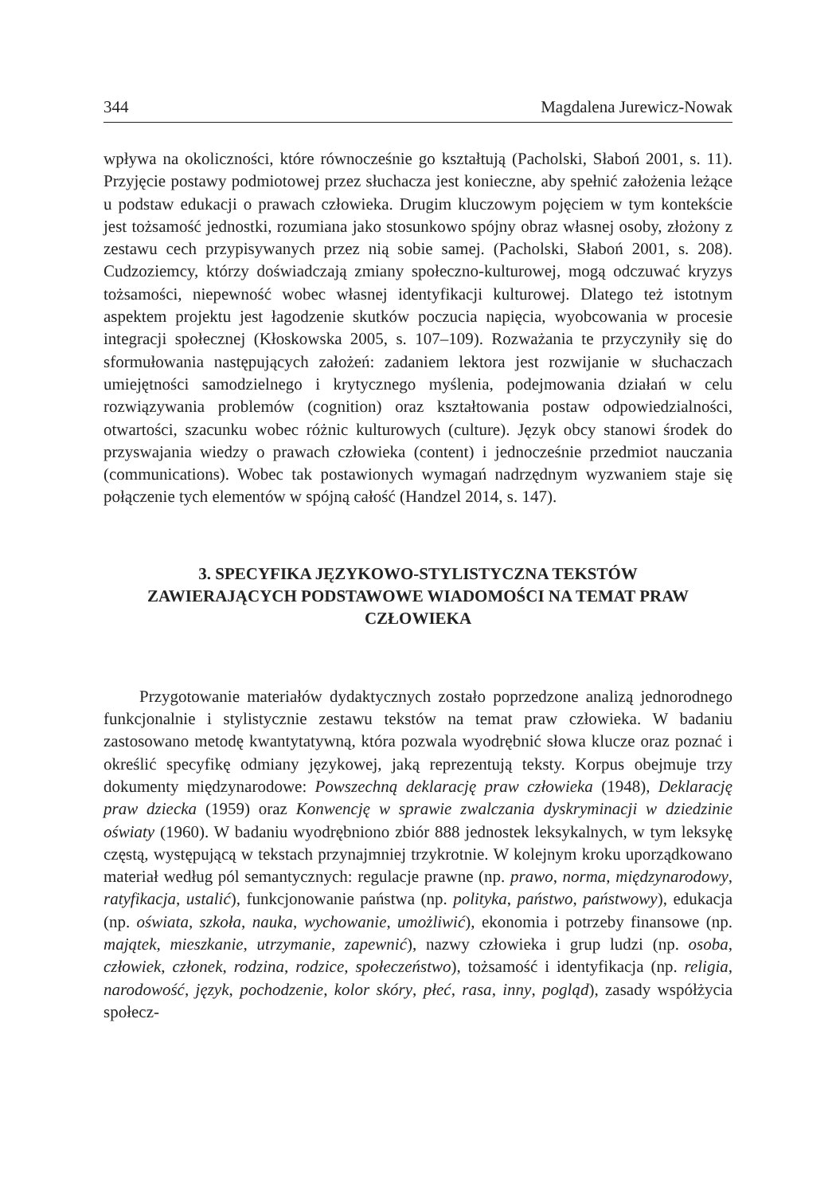344 Magdalena Jurewicz-Nowak
wpływa na okoliczności, które równocześnie go kształtują (Pacholski, Słaboń 2001, s. 11). Przyjęcie postawy podmiotowej przez słuchacza jest konieczne, aby spełnić założenia leżące u podstaw edukacji o prawach człowieka. Drugim kluczowym pojęciem w tym kontekście jest tożsamość jednostki, rozumiana jako stosunkowo spójny obraz własnej osoby, złożony z zestawu cech przypisywanych przez nią sobie samej. (Pacholski, Słaboń 2001, s. 208). Cudzoziemcy, którzy doświadczają zmiany społeczno-kulturowej, mogą odczuwać kryzys tożsamości, niepewność wobec własnej identyfikacji kulturowej. Dlatego też istotnym aspektem projektu jest łagodzenie skutków poczucia napięcia, wyobcowania w procesie integracji społecznej (Kłoskowska 2005, s. 107–109). Rozważania te przyczyniły się do sformułowania następujących założeń: zadaniem lektora jest rozwijanie w słuchaczach umiejętności samodzielnego i krytycznego myślenia, podejmowania działań w celu rozwiązywania problemów (cognition) oraz kształtowania postaw odpowiedzialności, otwartości, szacunku wobec różnic kulturowych (culture). Język obcy stanowi środek do przyswajania wiedzy o prawach człowieka (content) i jednocześnie przedmiot nauczania (communications). Wobec tak postawionych wymagań nadrzędnym wyzwaniem staje się połączenie tych elementów w spójną całość (Handzel 2014, s. 147).
3. SPECYFIKA JĘZYKOWO-STYLISTYCZNA TEKSTÓW ZAWIERAJĄCYCH PODSTAWOWE WIADOMOŚCI NA TEMAT PRAW CZŁOWIEKA
Przygotowanie materiałów dydaktycznych zostało poprzedzone analizą jednorodnego funkcjonalnie i stylistycznie zestawu tekstów na temat praw człowieka. W badaniu zastosowano metodę kwantytatywną, która pozwala wyodrębnić słowa klucze oraz poznać i określić specyfikę odmiany językowej, jaką reprezentują teksty. Korpus obejmuje trzy dokumenty międzynarodowe: Powszechną deklarację praw człowieka (1948), Deklarację praw dziecka (1959) oraz Konwencję w sprawie zwalczania dyskryminacji w dziedzinie oświaty (1960). W badaniu wyodrębniono zbiór 888 jednostek leksykalnych, w tym leksykę częstą, występującą w tekstach przynajmniej trzykrotnie. W kolejnym kroku uporządkowano materiał według pól semantycznych: regulacje prawne (np. prawo, norma, międzynarodowy, ratyfikacja, ustalić), funkcjonowanie państwa (np. polityka, państwo, państwowy), edukacja (np. oświata, szkoła, nauka, wychowanie, umożliwić), ekonomia i potrzeby finansowe (np. majątek, mieszkanie, utrzymanie, zapewnić), nazwy człowieka i grup ludzi (np. osoba, człowiek, członek, rodzina, rodzice, społeczeństwo), tożsamość i identyfikacja (np. religia, narodowość, język, pochodzenie, kolor skóry, płeć, rasa, inny, pogląd), zasady współżycia społecz-